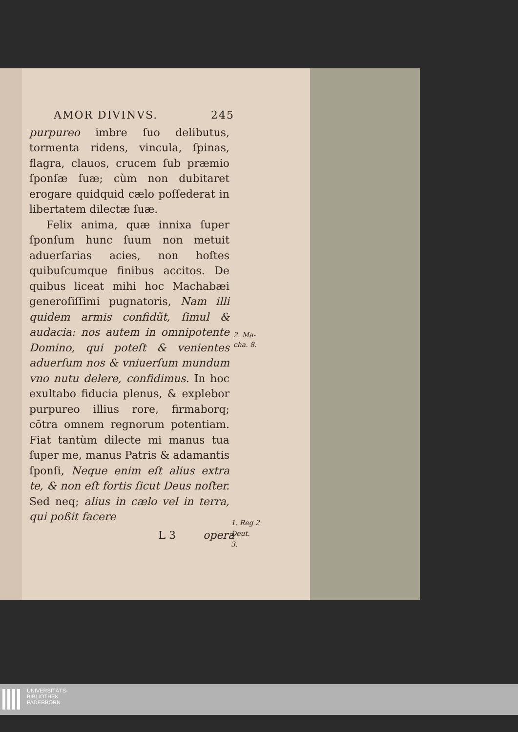AMOR DIVINVS. 245
purpureo imbre ſuo delibutus, tormenta ridens, vincula, ſpinas, flagra, clauos, crucem ſub præmio ſponſæ ſuæ; cùm non dubitaret erogare quidquid cælo poſſederat in libertatem dilectæ ſuæ.
Felix anima, quæ innixa ſuper ſponſum hunc ſuum non metuit aduerſarias acies, non hoſtes quibuſcumque finibus accitos. De quibus liceat mihi hoc Machabæi generoſiſſimi pugnatoris, Nam illi quidem armis confidũt, ſimul & audacia: nos autem in omnipotente Domino, qui poteſt & venientes aduerſum nos & vniuerſum mundum vno nutu delere, confidimus. In hoc exultabo fiducia plenus, & explebor purpureo illius rore, firmaborq; cõtra omnem regnorum potentiam. Fiat tantùm dilecte mi manus tua ſuper me, manus Patris & adamantis ſponſi, Neque enim eſt alius extra te, & non eſt fortis ſicut Deus noſter. Sed neq; alius in cælo vel in terra, qui poßit facere
L 3 opera
2. Ma-
cha. 8.
1. Reg 2
Deut.
3.
UNIVERSITÄTS-
BIBLIOTHEK
PADERBORN